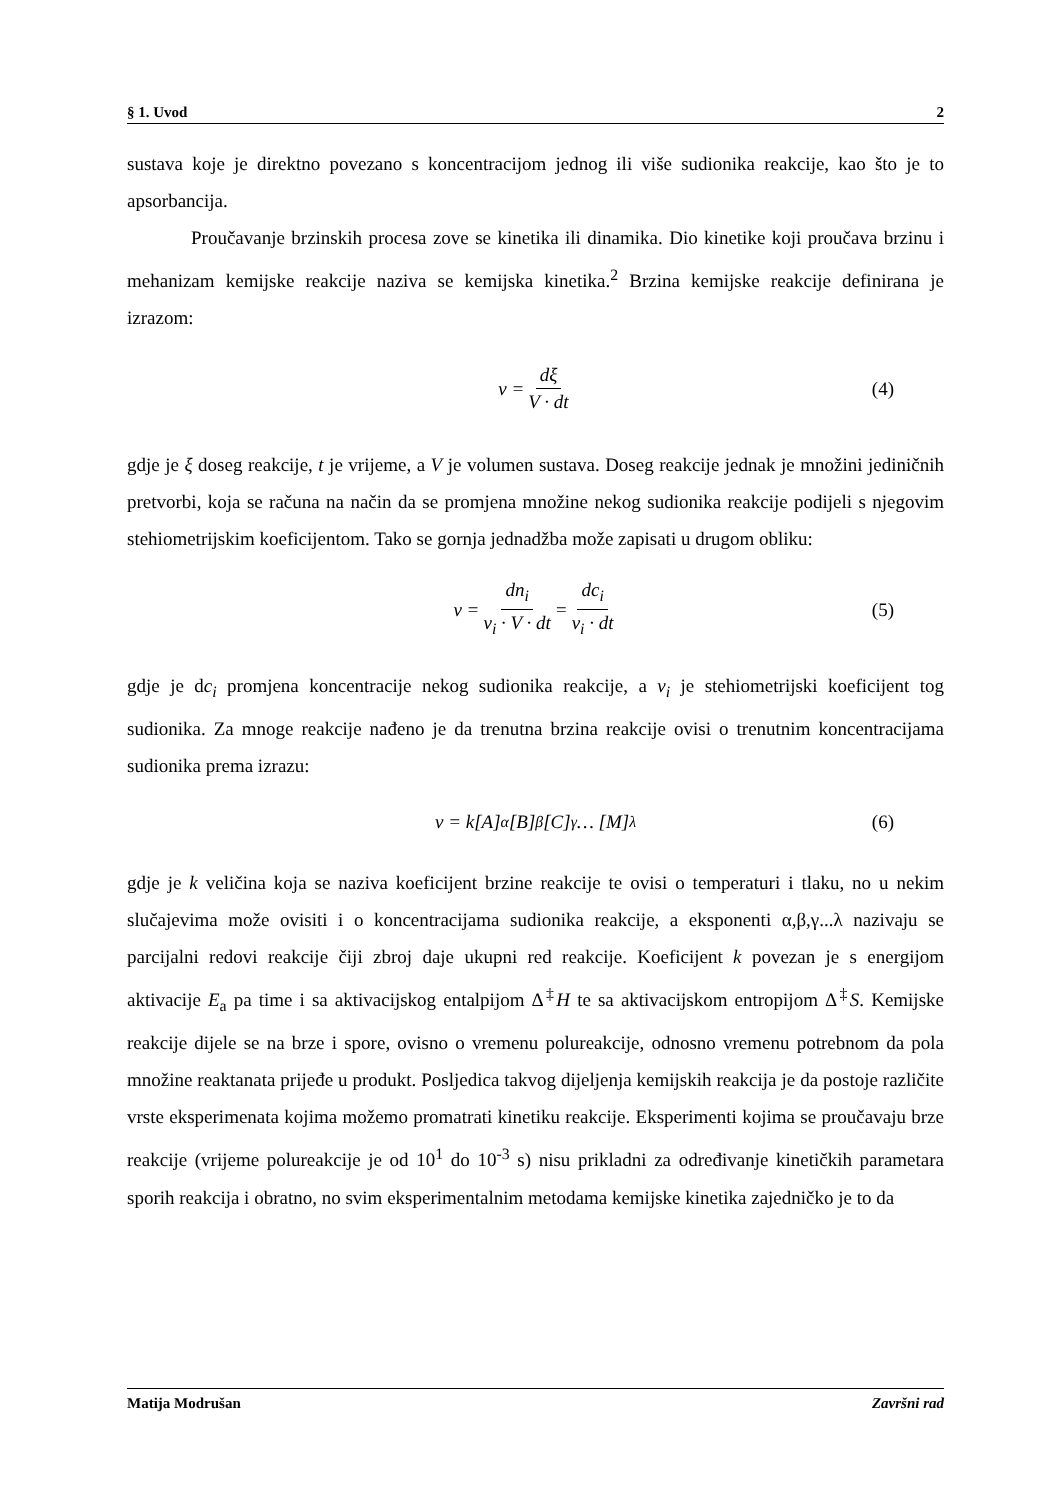§ 1. Uvod 2
sustava koje je direktno povezano s koncentracijom jednog ili više sudionika reakcije, kao što je to apsorbancija.
Proučavanje brzinskih procesa zove se kinetika ili dinamika. Dio kinetike koji proučava brzinu i mehanizam kemijske reakcije naziva se kemijska kinetika.<sup>2</sup> Brzina kemijske reakcije definirana je izrazom:
v = dξ V · dt (4)
gdje je ξ doseg reakcije, t je vrijeme, a V je volumen sustava. Doseg reakcije jednak je množini jediničnih pretvorbi, koja se računa na način da se promjena množine nekog sudionika reakcije podijeli s njegovim stehiometrijskim koeficijentom. Tako se gornja jednadžba može zapisati u drugom obliku:
v = dn<sub>i</sub> ν<sub>i</sub> · V · dt = dc<sub>i</sub> ν<sub>i</sub> · dt (5)
gdje je dc<sub>i</sub> promjena koncentracije nekog sudionika reakcije, a ν<sub>i</sub> je stehiometrijski koeficijent tog sudionika. Za mnoge reakcije nađeno je da trenutna brzina reakcije ovisi o trenutnim koncentracijama sudionika prema izrazu:
v = k [A]<sup>α</sup>[B]<sup>β</sup>[C]<sup>γ</sup> … [M]<sup>λ</sup> (6)
gdje je k veličina koja se naziva koeficijent brzine reakcije te ovisi o temperaturi i tlaku, no u nekim slučajevima može ovisiti i o koncentracijama sudionika reakcije, a eksponenti α,β,γ...λ nazivaju se parcijalni redovi reakcije čiji zbroj daje ukupni red reakcije. Koeficijent k povezan je s energijom aktivacije E<sub>a</sub> pa time i sa aktivacijskog entalpijom Δ<sup>‡</sup>H te sa aktivacijskom entropijom Δ<sup>‡</sup>S. Kemijske reakcije dijele se na brze i spore, ovisno o vremenu polureakcije, odnosno vremenu potrebnom da pola množine reaktanata prijeđe u produkt. Posljedica takvog dijeljenja kemijskih reakcija je da postoje različite vrste eksperimenata kojima možemo promatrati kinetiku reakcije. Eksperimenti kojima se proučavaju brze reakcije (vrijeme polureakcije je od 10<sup>1</sup> do 10<sup>-3</sup> s) nisu prikladni za određivanje kinetičkih parametara sporih reakcija i obratno, no svim eksperimentalnim metodama kemijske kinetika zajedničko je to da
Matija Modrušan Završni rad